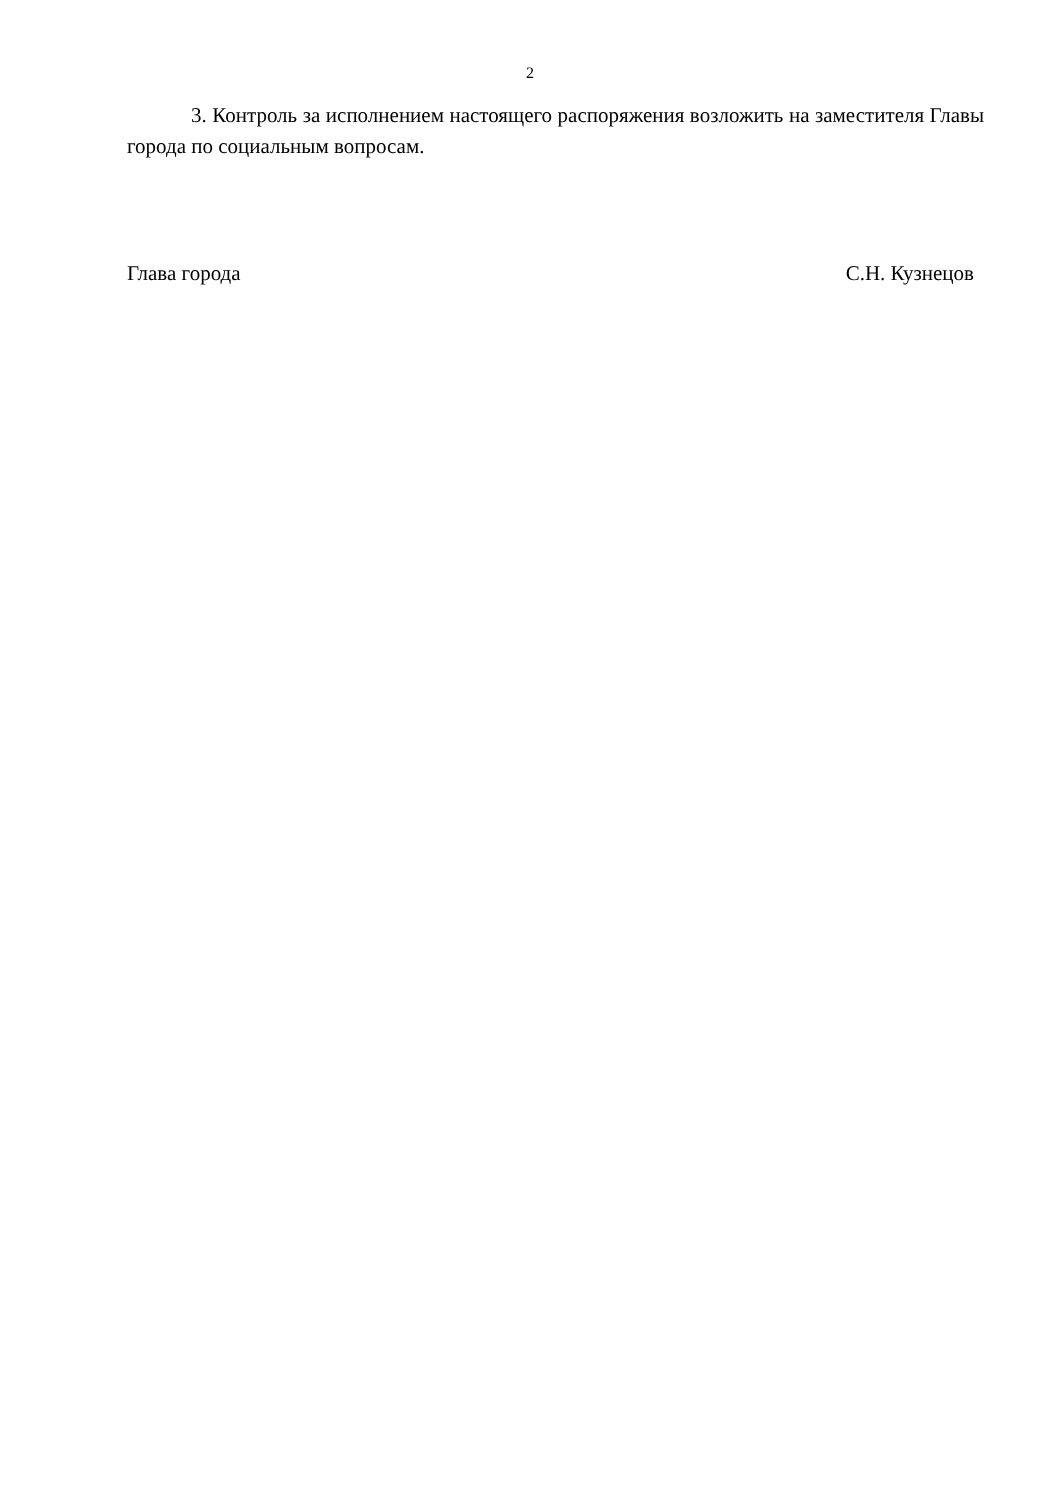2
3. Контроль за исполнением настоящего распоряжения возложить на заместителя Главы города по социальным вопросам.
Глава города С.Н. Кузнецов